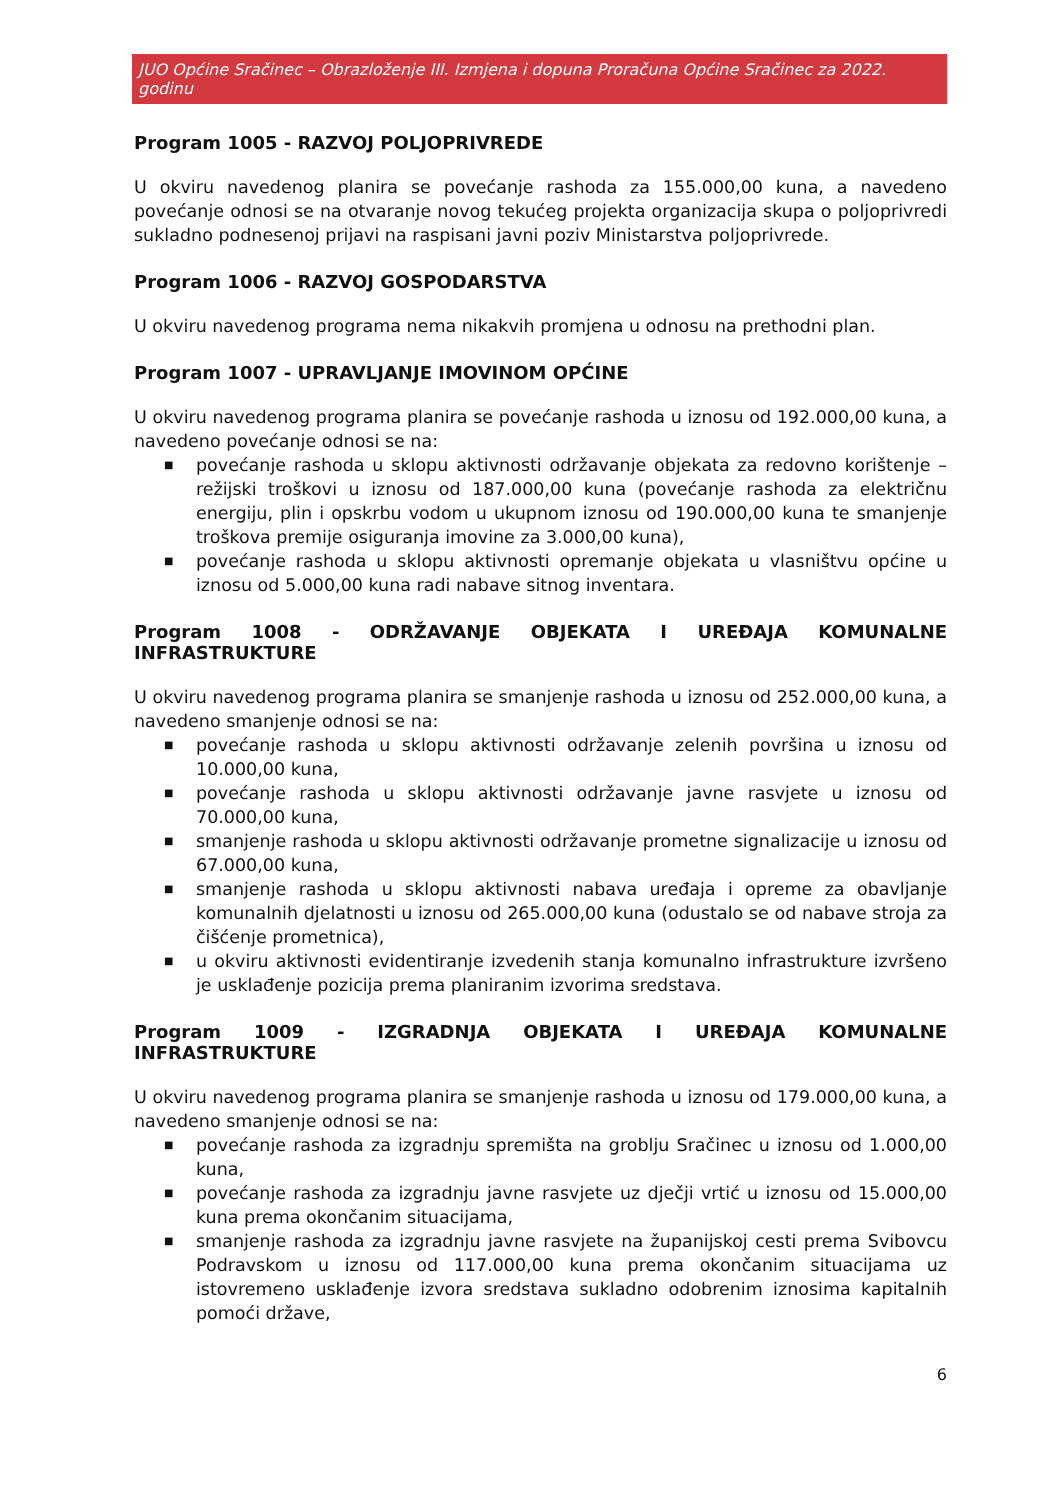JUO Općine Sračinec – Obrazloženje III. Izmjena i dopuna Proračuna Općine Sračinec za 2022. godinu
Program 1005 - RAZVOJ POLJOPRIVREDE
U okviru navedenog planira se povećanje rashoda za 155.000,00 kuna, a navedeno povećanje odnosi se na otvaranje novog tekućeg projekta organizacija skupa o poljoprivredi sukladno podnesenoj prijavi na raspisani javni poziv Ministarstva poljoprivrede.
Program 1006 - RAZVOJ GOSPODARSTVA
U okviru navedenog programa nema nikakvih promjena u odnosu na prethodni plan.
Program 1007 - UPRAVLJANJE IMOVINOM OPĆINE
U okviru navedenog programa planira se povećanje rashoda u iznosu od 192.000,00 kuna, a navedeno povećanje odnosi se na:
■ povećanje rashoda u sklopu aktivnosti održavanje objekata za redovno korištenje – režijski troškovi u iznosu od 187.000,00 kuna (povećanje rashoda za električnu energiju, plin i opskrbu vodom u ukupnom iznosu od 190.000,00 kuna te smanjenje troškova premije osiguranja imovine za 3.000,00 kuna),
■ povećanje rashoda u sklopu aktivnosti opremanje objekata u vlasništvu općine u iznosu od 5.000,00 kuna radi nabave sitnog inventara.
Program 1008 - ODRŽAVANJE OBJEKATA I UREĐAJA KOMUNALNE INFRASTRUKTURE
U okviru navedenog programa planira se smanjenje rashoda u iznosu od 252.000,00 kuna, a navedeno smanjenje odnosi se na:
■ povećanje rashoda u sklopu aktivnosti održavanje zelenih površina u iznosu od 10.000,00 kuna,
■ povećanje rashoda u sklopu aktivnosti održavanje javne rasvjete u iznosu od 70.000,00 kuna,
■ smanjenje rashoda u sklopu aktivnosti održavanje prometne signalizacije u iznosu od 67.000,00 kuna,
■ smanjenje rashoda u sklopu aktivnosti nabava uređaja i opreme za obavljanje komunalnih djelatnosti u iznosu od 265.000,00 kuna (odustalo se od nabave stroja za čišćenje prometnica),
■ u okviru aktivnosti evidentiranje izvedenih stanja komunalno infrastrukture izvršeno je usklađenje pozicija prema planiranim izvorima sredstava.
Program 1009 - IZGRADNJA OBJEKATA I UREĐAJA KOMUNALNE INFRASTRUKTURE
U okviru navedenog programa planira se smanjenje rashoda u iznosu od 179.000,00 kuna, a navedeno smanjenje odnosi se na:
■ povećanje rashoda za izgradnju spremišta na groblju Sračinec u iznosu od 1.000,00 kuna,
■ povećanje rashoda za izgradnju javne rasvjete uz dječji vrtić u iznosu od 15.000,00 kuna prema okončanim situacijama,
■ smanjenje rashoda za izgradnju javne rasvjete na županijskoj cesti prema Svibovcu Podravskom u iznosu od 117.000,00 kuna prema okončanim situacijama uz istovremeno usklađenje izvora sredstava sukladno odobrenim iznosima kapitalnih pomoći države,
6